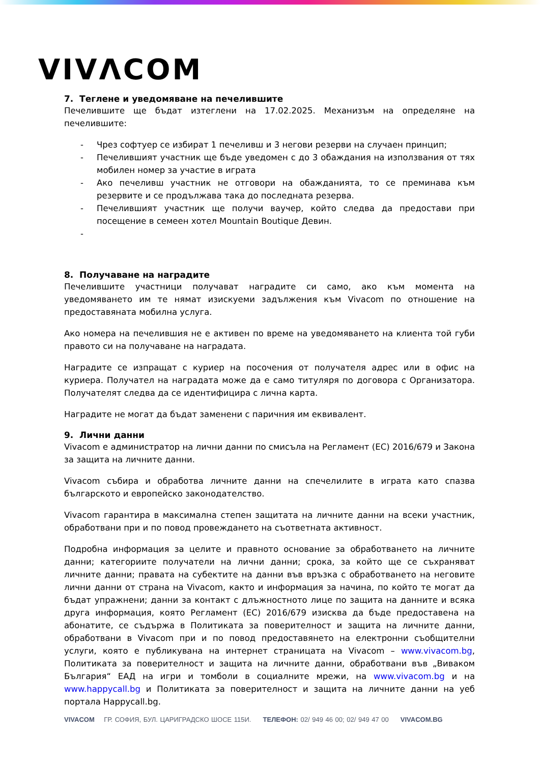VIVΛCOM
7. Теглене и уведомяване на печелившите
Печелившите ще бъдат изтеглени на 17.02.2025. Механизъм на определяне на печелившите:
- Чрез софтуер се избират 1 печеливш и 3 негови резерви на случаен принцип;
- Печелившият участник ще бъде уведомен с до 3 обаждания на използвания от тях мобилен номер за участие в играта
- Ако печеливш участник не отговори на обажданията, то се преминава към резервите и се продължава така до последната резерва.
- Печелившият участник ще получи ваучер, който следва да предостави при посещение в семеен хотел Mountain Boutique Девин.
-
8. Получаване на наградите
Печелившите участници получават наградите си само, ако към момента на уведомяването им те нямат изискуеми задължения към Vivacom по отношение на предоставяната мобилна услуга.
Ако номера на печелившия не е активен по време на уведомяването на клиента той губи правото си на получаване на наградата.
Наградите се изпращат с куриер на посочения от получателя адрес или в офис на куриера. Получател на наградата може да е само титуляря по договора с Организатора. Получателят следва да се идентифицира с лична карта.
Наградите не могат да бъдат заменени с паричния им еквивалент.
9. Лични данни
Vivacom е администратор на лични данни по смисъла на Регламент (ЕС) 2016/679 и Закона за защита на личните данни.
Vivacom събира и обработва личните данни на спечелилите в играта като спазва българското и европейско законодателство.
Vivacom гарантира в максимална степен защитата на личните данни на всеки участник, обработвани при и по повод провеждането на съответната активност.
Подробна информация за целите и правното основание за обработването на личните данни; категориите получатели на лични данни; срока, за който ще се съхраняват личните данни; правата на субектите на данни във връзка с обработването на неговите лични данни от страна на Vivacom, както и информация за начина, по който те могат да бъдат упражнени; данни за контакт с длъжностното лице по защита на данните и всяка друга информация, която Регламент (ЕС) 2016/679 изисква да бъде предоставена на абонатите, се съдържа в Политиката за поверителност и защита на личните данни, обработвани в Vivacom при и по повод предоставянето на електронни съобщителни услуги, която е публикувана на интернет страницата на Vivacom – www.vivacom.bg, Политиката за поверителност и защита на личните данни, обработвани във „Виваком България“ ЕАД на игри и томболи в социалните мрежи, на www.vivacom.bg и на www.happycall.bg и Политиката за поверителност и защита на личните данни на уеб портала Happycall.bg.
VIVACOM ГР. СОФИЯ, БУЛ. ЦАРИГРАДСКО ШОСЕ 115И. ТЕЛЕФОН: 02/ 949 46 00; 02/ 949 47 00 VIVACOM.BG